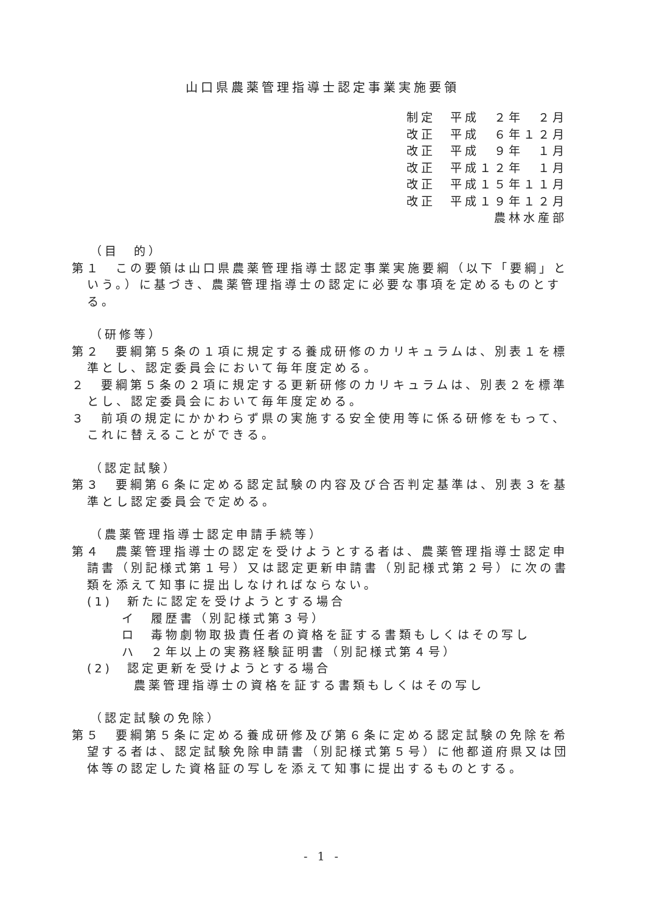山口県農薬管理指導士認定事業実施要領
制定　平成　２年　２月
改正　平成　６年１２月
改正　平成　９年　１月
改正　平成１２年　１月
改正　平成１５年１１月
改正　平成１９年１２月
農林水産部
（目　的）
第１　この要領は山口県農薬管理指導士認定事業実施要綱（以下「要綱」という。）に基づき、農薬管理指導士の認定に必要な事項を定めるものとする。
（研修等）
第２　要綱第５条の１項に規定する養成研修のカリキュラムは、別表１を標準とし、認定委員会において毎年度定める。
２　要綱第５条の２項に規定する更新研修のカリキュラムは、別表２を標準とし、認定委員会において毎年度定める。
３　前項の規定にかかわらず県の実施する安全使用等に係る研修をもって、これに替えることができる。
（認定試験）
第３　要綱第６条に定める認定試験の内容及び合否判定基準は、別表３を基準とし認定委員会で定める。
（農薬管理指導士認定申請手続等）
第４　農薬管理指導士の認定を受けようとする者は、農薬管理指導士認定申請書（別記様式第１号）又は認定更新申請書（別記様式第２号）に次の書類を添えて知事に提出しなければならない。
(1)　新たに認定を受けようとする場合
イ　履歴書（別記様式第３号）
ロ　毒物劇物取扱責任者の資格を証する書類もしくはその写し
ハ　２年以上の実務経験証明書（別記様式第４号）
(2)　認定更新を受けようとする場合
農薬管理指導士の資格を証する書類もしくはその写し
（認定試験の免除）
第５　要綱第５条に定める養成研修及び第６条に定める認定試験の免除を希望する者は、認定試験免除申請書（別記様式第５号）に他都道府県又は団体等の認定した資格証の写しを添えて知事に提出するものとする。
- 1 -